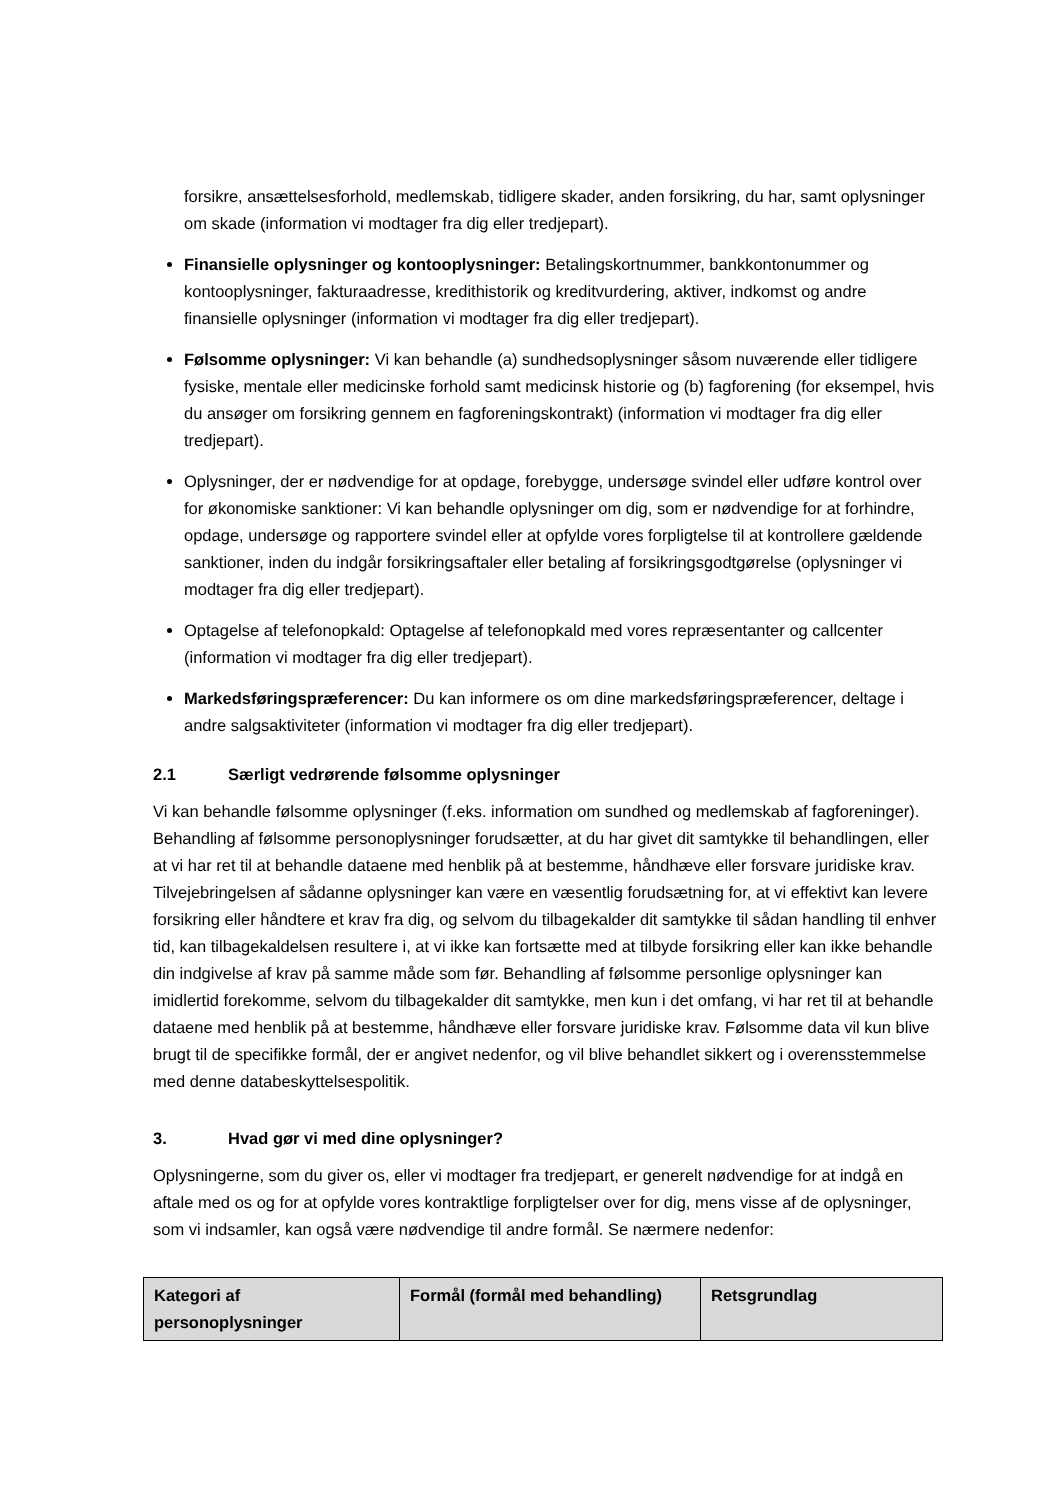forsikre, ansættelsesforhold, medlemskab, tidligere skader, anden forsikring, du har, samt oplysninger om skade (information vi modtager fra dig eller tredjepart).
Finansielle oplysninger og kontooplysninger: Betalingskortnummer, bankkontonummer og kontooplysninger, fakturaadresse, kredithistorik og kreditvurdering, aktiver, indkomst og andre finansielle oplysninger (information vi modtager fra dig eller tredjepart).
Følsomme oplysninger: Vi kan behandle (a) sundhedsoplysninger såsom nuværende eller tidligere fysiske, mentale eller medicinske forhold samt medicinsk historie og (b) fagforening (for eksempel, hvis du ansøger om forsikring gennem en fagforeningskontrakt) (information vi modtager fra dig eller tredjepart).
Oplysninger, der er nødvendige for at opdage, forebygge, undersøge svindel eller udføre kontrol over for økonomiske sanktioner: Vi kan behandle oplysninger om dig, som er nødvendige for at forhindre, opdage, undersøge og rapportere svindel eller at opfylde vores forpligtelse til at kontrollere gældende sanktioner, inden du indgår forsikringsaftaler eller betaling af forsikringsgodtgørelse (oplysninger vi modtager fra dig eller tredjepart).
Optagelse af telefonopkald: Optagelse af telefonopkald med vores repræsentanter og callcenter (information vi modtager fra dig eller tredjepart).
Markedsføringspræferencer: Du kan informere os om dine markedsføringspræferencer, deltage i andre salgsaktiviteter (information vi modtager fra dig eller tredjepart).
2.1 Særligt vedrørende følsomme oplysninger
Vi kan behandle følsomme oplysninger (f.eks. information om sundhed og medlemskab af fagforeninger). Behandling af følsomme personoplysninger forudsætter, at du har givet dit samtykke til behandlingen, eller at vi har ret til at behandle dataene med henblik på at bestemme, håndhæve eller forsvare juridiske krav. Tilvejebringelsen af sådanne oplysninger kan være en væsentlig forudsætning for, at vi effektivt kan levere forsikring eller håndtere et krav fra dig, og selvom du tilbagekalder dit samtykke til sådan handling til enhver tid, kan tilbagekaldelsen resultere i, at vi ikke kan fortsætte med at tilbyde forsikring eller kan ikke behandle din indgivelse af krav på samme måde som før. Behandling af følsomme personlige oplysninger kan imidlertid forekomme, selvom du tilbagekalder dit samtykke, men kun i det omfang, vi har ret til at behandle dataene med henblik på at bestemme, håndhæve eller forsvare juridiske krav. Følsomme data vil kun blive brugt til de specifikke formål, der er angivet nedenfor, og vil blive behandlet sikkert og i overensstemmelse med denne databeskyttelsespolitik.
3. Hvad gør vi med dine oplysninger?
Oplysningerne, som du giver os, eller vi modtager fra tredjepart, er generelt nødvendige for at indgå en aftale med os og for at opfylde vores kontraktlige forpligtelser over for dig, mens visse af de oplysninger, som vi indsamler, kan også være nødvendige til andre formål. Se nærmere nedenfor:
| Kategori af personoplysninger | Formål (formål med behandling) | Retsgrundlag |
| --- | --- | --- |